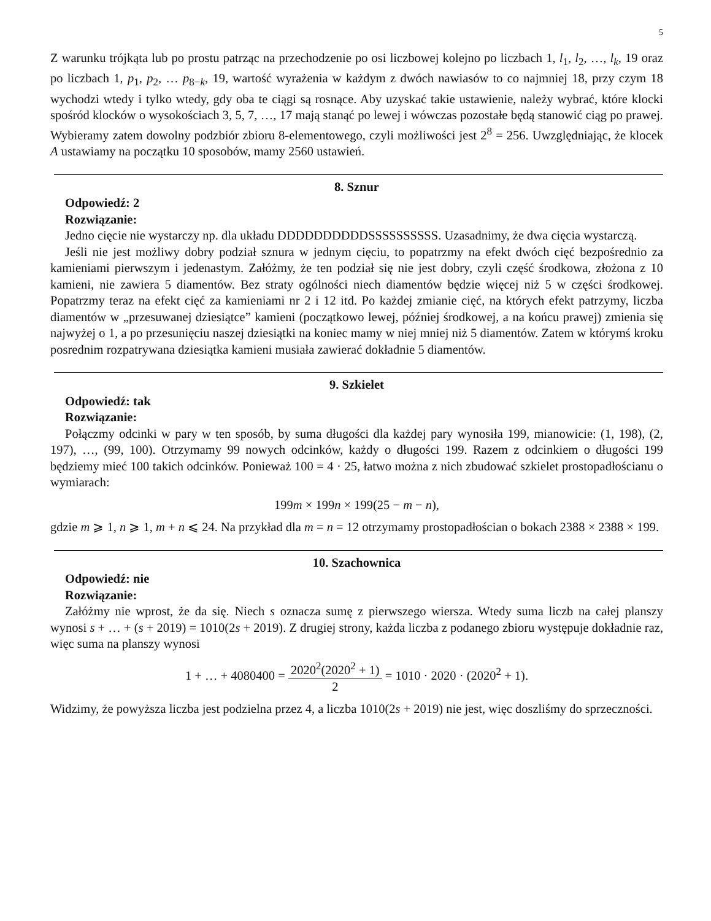5
Z warunku trójkąta lub po prostu patrząc na przechodzenie po osi liczbowej kolejno po liczbach 1, l<sub>1</sub>, l<sub>2</sub>, …, l<sub>k</sub>, 19 oraz po liczbach 1, p<sub>1</sub>, p<sub>2</sub>, … p<sub>8−k</sub>, 19, wartość wyrażenia w każdym z dwóch nawiasów to co najmniej 18, przy czym 18 wychodzi wtedy i tylko wtedy, gdy oba te ciągi są rosnące. Aby uzyskać takie ustawienie, należy wybrać, które klocki spośród klocków o wysokościach 3, 5, 7, …, 17 mają stanąć po lewej i wówczas pozostałe będą stanowić ciąg po prawej. Wybieramy zatem dowolny podzbiór zbioru 8-elementowego, czyli możliwości jest 2<sup>8</sup> = 256. Uwzględniając, że klocek A ustawiamy na początku 10 sposobów, mamy 2560 ustawień.
8. Sznur
Odpowiedź: 2
Rozwiązanie:
Jedno cięcie nie wystarczy np. dla układu DDDDDDDDDDSSSSSSSSSS. Uzasadnimy, że dwa cięcia wystarczą.
Jeśli nie jest możliwy dobry podział sznura w jednym cięciu, to popatrzmy na efekt dwóch cięć bezpośrednio za kamieniami pierwszym i jedenastym. Załóżmy, że ten podział się nie jest dobry, czyli część środkowa, złożona z 10 kamieni, nie zawiera 5 diamentów. Bez straty ogólności niech diamentów będzie więcej niż 5 w części środkowej. Popatrzmy teraz na efekt cięć za kamieniami nr 2 i 12 itd. Po każdej zmianie cięć, na których efekt patrzymy, liczba diamentów w „przesuwanej dziesiątce” kamieni (początkowo lewej, później środkowej, a na końcu prawej) zmienia się najwyżej o 1, a po przesunięciu naszej dziesiątki na koniec mamy w niej mniej niż 5 diamentów. Zatem w którymś kroku posrednim rozpatrywana dziesiątka kamieni musiała zawierać dokładnie 5 diamentów.
9. Szkielet
Odpowiedź: tak
Rozwiązanie:
Połączmy odcinki w pary w ten sposób, by suma długości dla każdej pary wynosiła 199, mianowicie: (1, 198), (2, 197), …, (99, 100). Otrzymamy 99 nowych odcinków, każdy o długości 199. Razem z odcinkiem o długości 199 będziemy mieć 100 takich odcinków. Ponieważ 100 = 4 · 25, łatwo można z nich zbudować szkielet prostopadłościanu o wymiarach:
199m × 199n × 199(25 − m − n),
gdzie m ⩾ 1, n ⩾ 1, m + n ⩽ 24. Na przykład dla m = n = 12 otrzymamy prostopadłościan o bokach 2388 × 2388 × 199.
10. Szachownica
Odpowiedź: nie
Rozwiązanie:
Załóżmy nie wprost, że da się. Niech s oznacza sumę z pierwszego wiersza. Wtedy suma liczb na całej planszy wynosi s + … + (s + 2019) = 1010(2s + 2019). Z drugiej strony, każda liczba z podanego zbioru występuje dokładnie raz, więc suma na planszy wynosi
1 + … + 4080400 = 2020<sup>2</sup>(2020<sup>2</sup> + 1) 2 = 1010 · 2020 · (2020<sup>2</sup> + 1).
Widzimy, że powyższa liczba jest podzielna przez 4, a liczba 1010(2s + 2019) nie jest, więc doszliśmy do sprzeczności.